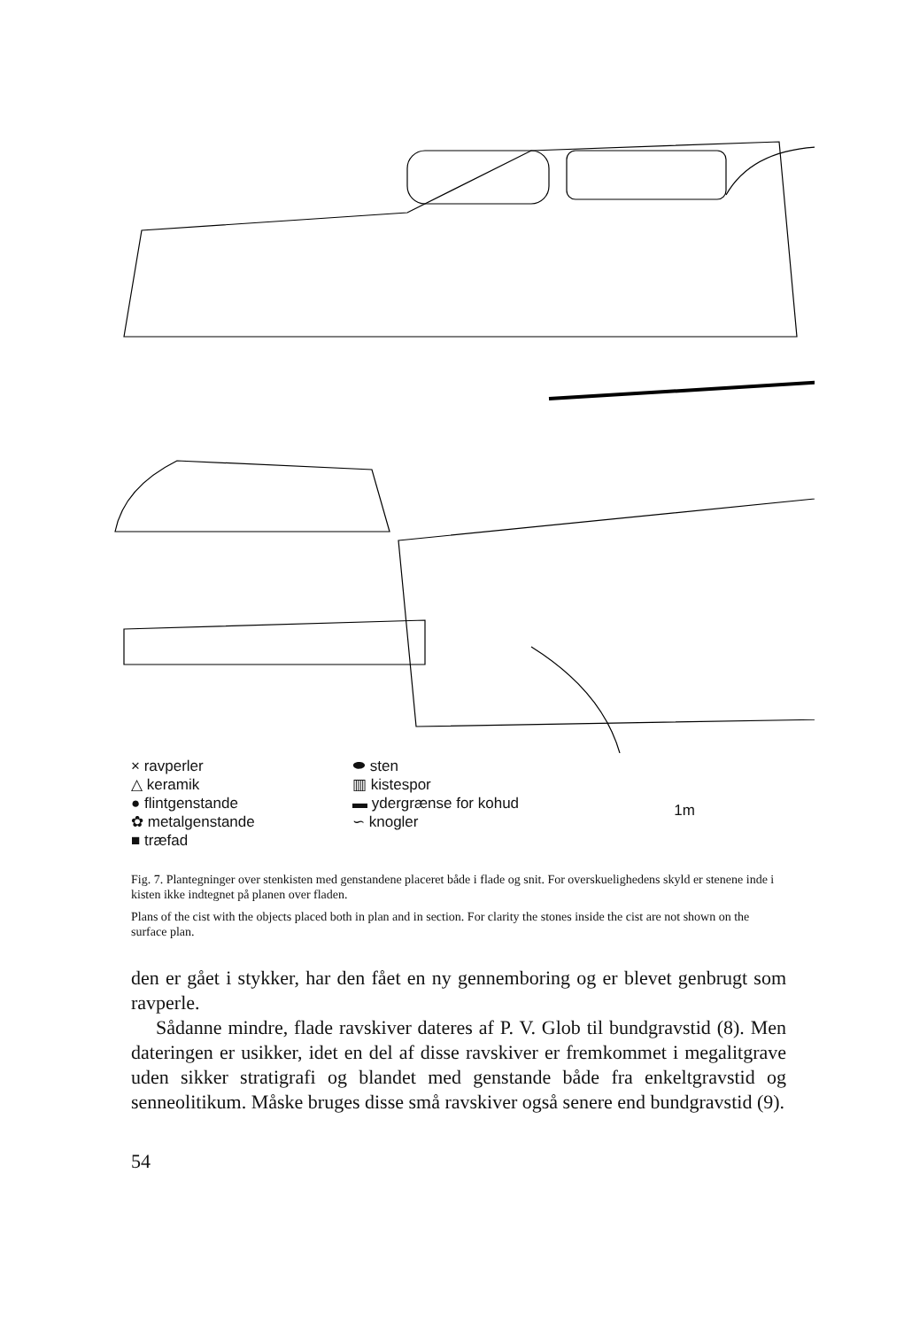× ravperler
△ keramik
● flintgenstande
✿ metalgenstande
■ træfad
⬬ sten
▥ kistespor
▬ ydergrænse for kohud
∽ knogler
1m
Fig. 7. Plantegninger over stenkisten med genstandene placeret både i flade og snit. For overskuelighedens skyld er stenene inde i kisten ikke indtegnet på planen over fladen.
Plans of the cist with the objects placed both in plan and in section. For clarity the stones inside the cist are not shown on the surface plan.
den er gået i stykker, har den fået en ny gennemboring og er blevet genbrugt som ravperle.
Sådanne mindre, flade ravskiver dateres af P. V. Glob til bundgravstid (8). Men dateringen er usikker, idet en del af disse ravskiver er fremkommet i megalitgrave uden sikker stratigrafi og blandet med genstande både fra enkeltgravstid og senneolitikum. Måske bruges disse små ravskiver også senere end bundgravstid (9).
54